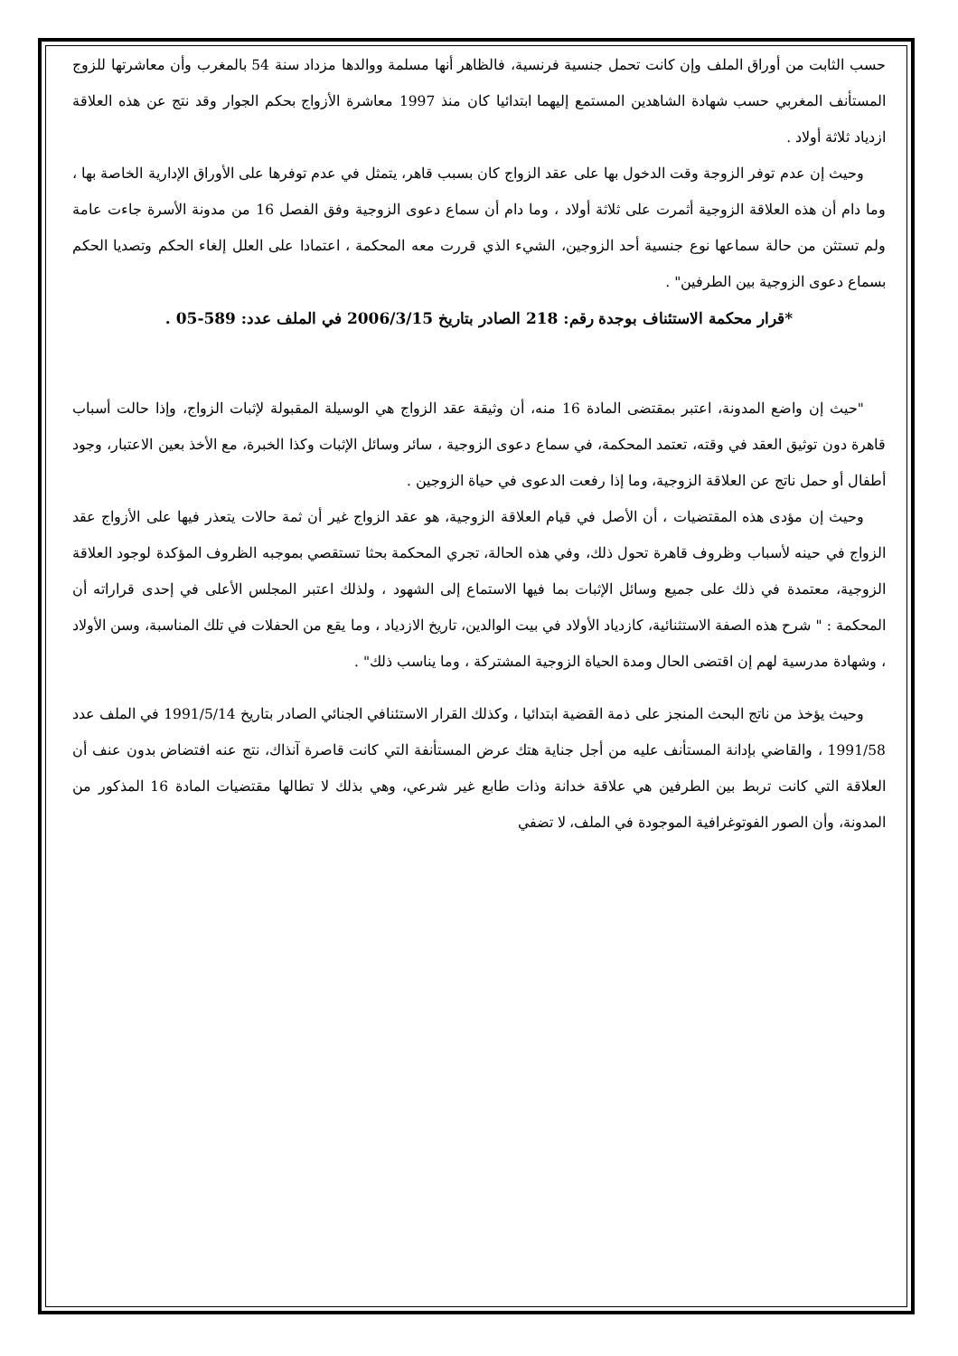حسب الثابت من أوراق الملف وإن كانت تحمل جنسية فرنسية، فالظاهر أنها مسلمة ووالدها مزداد سنة 54 بالمغرب وأن معاشرتها للزوج المستأنف المغربي حسب شهادة الشاهدين المستمع إليهما ابتدائيا كان منذ 1997 معاشرة الأزواج بحكم الجوار وقد نتج عن هذه العلاقة ازدياد ثلاثة أولاد .
وحيث إن عدم توفر الزوجة وقت الدخول بها على عقد الزواج كان بسبب قاهر، يتمثل في عدم توفرها على الأوراق الإدارية الخاصة بها ، وما دام أن هذه العلاقة الزوجية أثمرت على ثلاثة أولاد ، وما دام أن سماع دعوى الزوجية وفق الفصل 16 من مدونة الأسرة جاءت عامة ولم تستثن من حالة سماعها نوع جنسية أحد الزوجين، الشيء الذي قررت معه المحكمة ، اعتمادا على العلل إلغاء الحكم وتصديا الحكم بسماع دعوى الزوجية بين الطرفين" .
*قرار محكمة الاستئناف بوجدة رقم: 218 الصادر بتاريخ 2006/3/15 في الملف عدد: 589-05 .
"حيث إن واضع المدونة، اعتبر بمقتضى المادة 16 منه، أن وثيقة عقد الزواج هي الوسيلة المقبولة لإثبات الزواج، وإذا حالت أسباب قاهرة دون توثيق العقد في وقته، تعتمد المحكمة، في سماع دعوى الزوجية ، سائر وسائل الإثبات وكذا الخبرة، مع الأخذ بعين الاعتبار، وجود أطفال أو حمل ناتج عن العلاقة الزوجية، وما إذا رفعت الدعوى في حياة الزوجين .
وحيث إن مؤدى هذه المقتضيات ، أن الأصل في قيام العلاقة الزوجية، هو عقد الزواج غير أن ثمة حالات يتعذر فيها على الأزواج عقد الزواج في حينه لأسباب وظروف قاهرة تحول ذلك، وفي هذه الحالة، تجري المحكمة بحثا تستقصي بموجبه الظروف المؤكدة لوجود العلاقة الزوجية، معتمدة في ذلك على جميع وسائل الإثبات بما فيها الاستماع إلى الشهود ، ولذلك اعتبر المجلس الأعلى في إحدى قراراته أن المحكمة : " شرح هذه الصفة الاستثنائية، كازدياد الأولاد في بيت الوالدين، تاريخ الازدياد ، وما يقع من الحفلات في تلك المناسبة، وسن الأولاد ، وشهادة مدرسية لهم إن اقتضى الحال ومدة الحياة الزوجية المشتركة ، وما يناسب ذلك" .
وحيث يؤخذ من ناتج البحث المنجز على ذمة القضية ابتدائيا ، وكذلك القرار الاستئنافي الجنائي الصادر بتاريخ 1991/5/14 في الملف عدد 1991/58 ، والقاضي بإدانة المستأنف عليه من أجل جناية هتك عرض المستأنفة التي كانت قاصرة آنذاك، نتج عنه افتضاض بدون عنف أن العلاقة التي كانت تربط بين الطرفين هي علاقة خدانة وذات طابع غير شرعي، وهي بذلك لا تطالها مقتضيات المادة 16 المذكور من المدونة، وأن الصور الفوتوغرافية الموجودة في الملف، لا تضفي